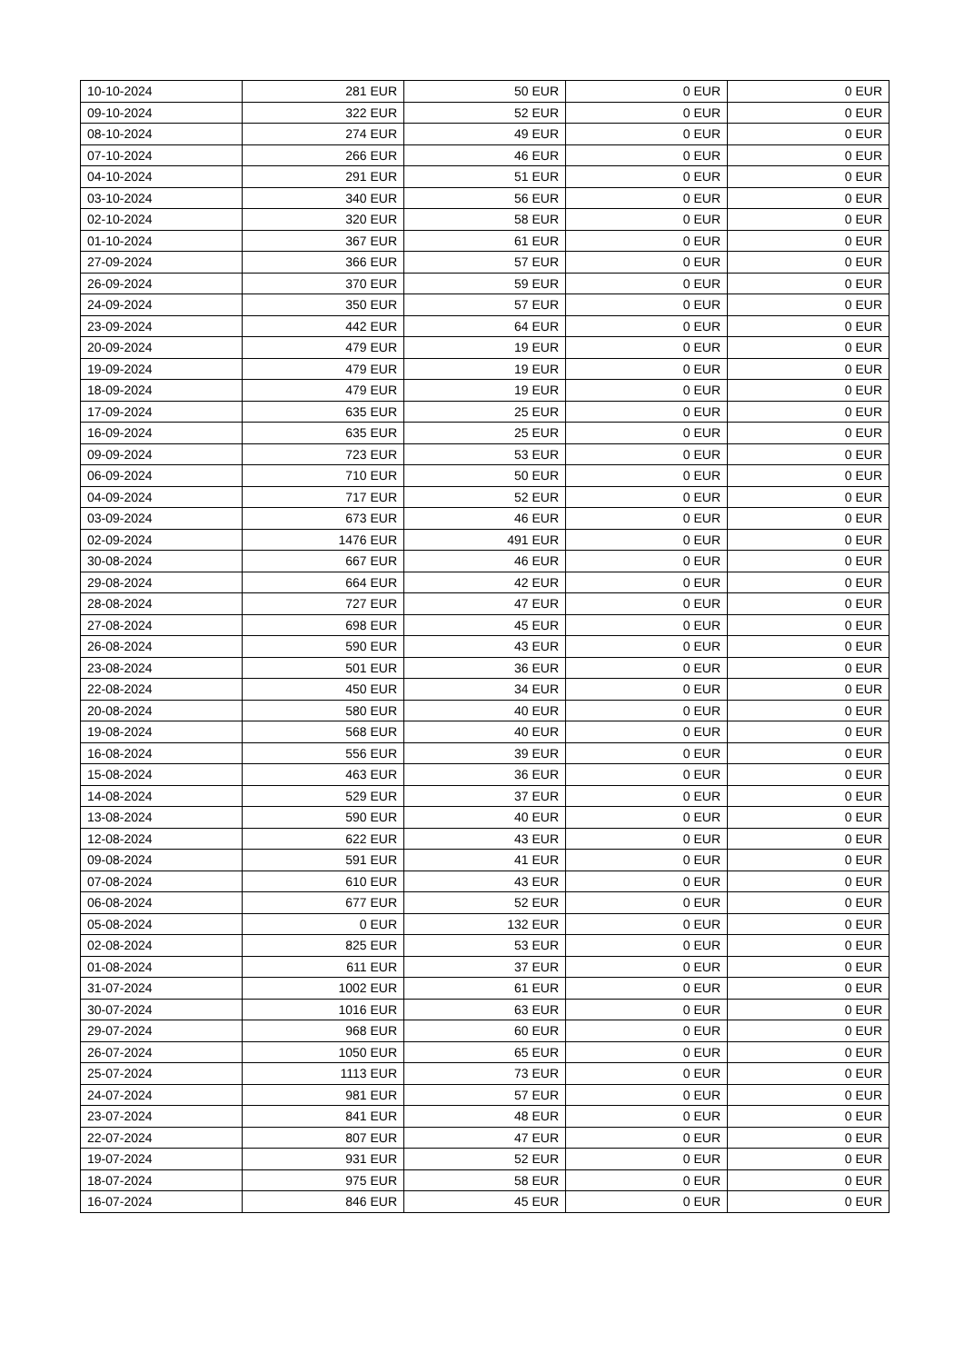| 10-10-2024 | 281 EUR | 50 EUR | 0 EUR | 0 EUR |
| 09-10-2024 | 322 EUR | 52 EUR | 0 EUR | 0 EUR |
| 08-10-2024 | 274 EUR | 49 EUR | 0 EUR | 0 EUR |
| 07-10-2024 | 266 EUR | 46 EUR | 0 EUR | 0 EUR |
| 04-10-2024 | 291 EUR | 51 EUR | 0 EUR | 0 EUR |
| 03-10-2024 | 340 EUR | 56 EUR | 0 EUR | 0 EUR |
| 02-10-2024 | 320 EUR | 58 EUR | 0 EUR | 0 EUR |
| 01-10-2024 | 367 EUR | 61 EUR | 0 EUR | 0 EUR |
| 27-09-2024 | 366 EUR | 57 EUR | 0 EUR | 0 EUR |
| 26-09-2024 | 370 EUR | 59 EUR | 0 EUR | 0 EUR |
| 24-09-2024 | 350 EUR | 57 EUR | 0 EUR | 0 EUR |
| 23-09-2024 | 442 EUR | 64 EUR | 0 EUR | 0 EUR |
| 20-09-2024 | 479 EUR | 19 EUR | 0 EUR | 0 EUR |
| 19-09-2024 | 479 EUR | 19 EUR | 0 EUR | 0 EUR |
| 18-09-2024 | 479 EUR | 19 EUR | 0 EUR | 0 EUR |
| 17-09-2024 | 635 EUR | 25 EUR | 0 EUR | 0 EUR |
| 16-09-2024 | 635 EUR | 25 EUR | 0 EUR | 0 EUR |
| 09-09-2024 | 723 EUR | 53 EUR | 0 EUR | 0 EUR |
| 06-09-2024 | 710 EUR | 50 EUR | 0 EUR | 0 EUR |
| 04-09-2024 | 717 EUR | 52 EUR | 0 EUR | 0 EUR |
| 03-09-2024 | 673 EUR | 46 EUR | 0 EUR | 0 EUR |
| 02-09-2024 | 1476 EUR | 491 EUR | 0 EUR | 0 EUR |
| 30-08-2024 | 667 EUR | 46 EUR | 0 EUR | 0 EUR |
| 29-08-2024 | 664 EUR | 42 EUR | 0 EUR | 0 EUR |
| 28-08-2024 | 727 EUR | 47 EUR | 0 EUR | 0 EUR |
| 27-08-2024 | 698 EUR | 45 EUR | 0 EUR | 0 EUR |
| 26-08-2024 | 590 EUR | 43 EUR | 0 EUR | 0 EUR |
| 23-08-2024 | 501 EUR | 36 EUR | 0 EUR | 0 EUR |
| 22-08-2024 | 450 EUR | 34 EUR | 0 EUR | 0 EUR |
| 20-08-2024 | 580 EUR | 40 EUR | 0 EUR | 0 EUR |
| 19-08-2024 | 568 EUR | 40 EUR | 0 EUR | 0 EUR |
| 16-08-2024 | 556 EUR | 39 EUR | 0 EUR | 0 EUR |
| 15-08-2024 | 463 EUR | 36 EUR | 0 EUR | 0 EUR |
| 14-08-2024 | 529 EUR | 37 EUR | 0 EUR | 0 EUR |
| 13-08-2024 | 590 EUR | 40 EUR | 0 EUR | 0 EUR |
| 12-08-2024 | 622 EUR | 43 EUR | 0 EUR | 0 EUR |
| 09-08-2024 | 591 EUR | 41 EUR | 0 EUR | 0 EUR |
| 07-08-2024 | 610 EUR | 43 EUR | 0 EUR | 0 EUR |
| 06-08-2024 | 677 EUR | 52 EUR | 0 EUR | 0 EUR |
| 05-08-2024 | 0 EUR | 132 EUR | 0 EUR | 0 EUR |
| 02-08-2024 | 825 EUR | 53 EUR | 0 EUR | 0 EUR |
| 01-08-2024 | 611 EUR | 37 EUR | 0 EUR | 0 EUR |
| 31-07-2024 | 1002 EUR | 61 EUR | 0 EUR | 0 EUR |
| 30-07-2024 | 1016 EUR | 63 EUR | 0 EUR | 0 EUR |
| 29-07-2024 | 968 EUR | 60 EUR | 0 EUR | 0 EUR |
| 26-07-2024 | 1050 EUR | 65 EUR | 0 EUR | 0 EUR |
| 25-07-2024 | 1113 EUR | 73 EUR | 0 EUR | 0 EUR |
| 24-07-2024 | 981 EUR | 57 EUR | 0 EUR | 0 EUR |
| 23-07-2024 | 841 EUR | 48 EUR | 0 EUR | 0 EUR |
| 22-07-2024 | 807 EUR | 47 EUR | 0 EUR | 0 EUR |
| 19-07-2024 | 931 EUR | 52 EUR | 0 EUR | 0 EUR |
| 18-07-2024 | 975 EUR | 58 EUR | 0 EUR | 0 EUR |
| 16-07-2024 | 846 EUR | 45 EUR | 0 EUR | 0 EUR |